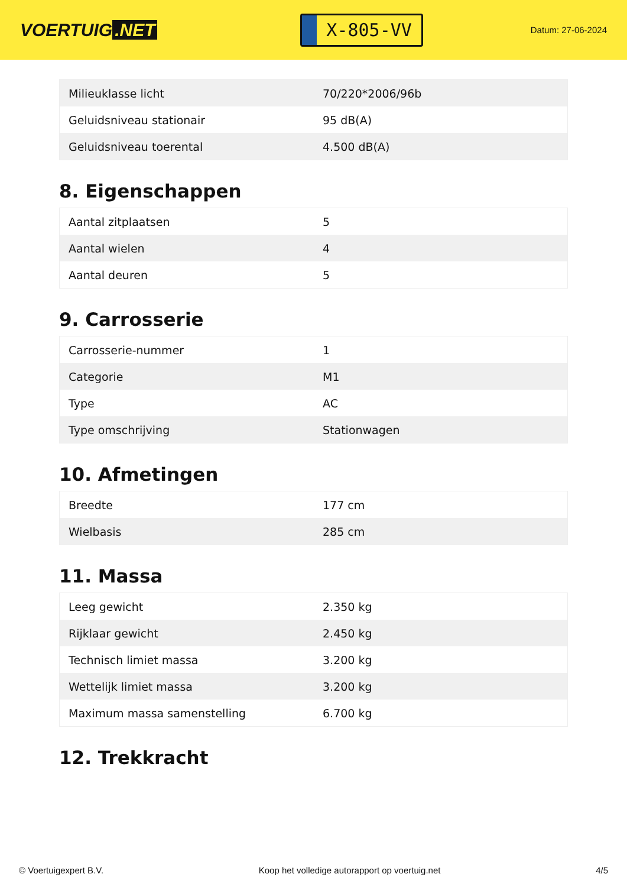VOERTUIG.NET
X-805-VV
Datum: 27-06-2024
| Milieuklasse licht | 70/220*2006/96b |
| Geluidsniveau stationair | 95 dB(A) |
| Geluidsniveau toerental | 4.500 dB(A) |
8. Eigenschappen
| Aantal zitplaatsen | 5 |
| Aantal wielen | 4 |
| Aantal deuren | 5 |
9. Carrosserie
| Carrosserie-nummer | 1 |
| Categorie | M1 |
| Type | AC |
| Type omschrijving | Stationwagen |
10. Afmetingen
| Breedte | 177 cm |
| Wielbasis | 285 cm |
11. Massa
| Leeg gewicht | 2.350 kg |
| Rijklaar gewicht | 2.450 kg |
| Technisch limiet massa | 3.200 kg |
| Wettelijk limiet massa | 3.200 kg |
| Maximum massa samenstelling | 6.700 kg |
12. Trekkracht
© Voertuigexpert B.V. Koop het volledige autorapport op voertuig.net 4/5